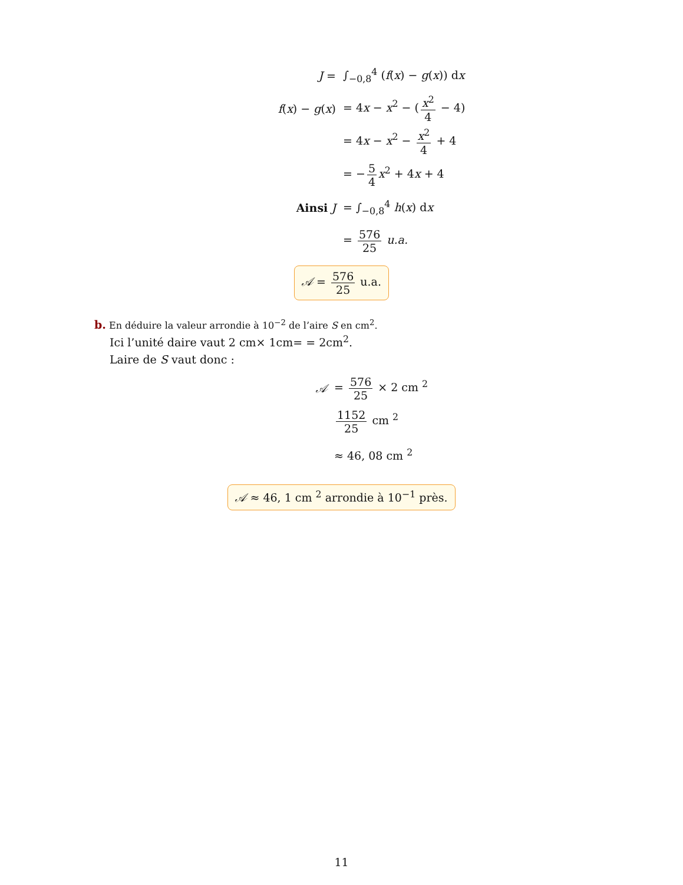J = ∫<sub>−0,8</sub><sup>4</sup> (f(x) − g(x)) dx
f(x) − g(x) = 4x − x<sup>2</sup> − (x<sup>2</sup> 4 − 4)
= 4x − x<sup>2</sup> − x<sup>2</sup> 4 + 4
= − 5 4 x<sup>2</sup> + 4x + 4
Ainsi J = ∫<sub>−0,8</sub><sup>4</sup> h(x) dx
= 576 25 u.a.
𝒜 = 576 25 u.a.
b. En déduire la valeur arrondie à 10<sup>−2</sup> de l’aire S en cm<sup>2</sup>.
Ici l’unité daire vaut 2 cm× 1cm= = 2cm<sup>2</sup>.
Laire de S vaut donc :
𝒜 = 576 25 × 2 cm <sup>2</sup>
1152 25 cm <sup>2</sup>
≈ 46, 08 cm <sup>2</sup>
𝒜 ≈ 46, 1 cm <sup>2</sup> arrondie à 10<sup>−1</sup> près.
11